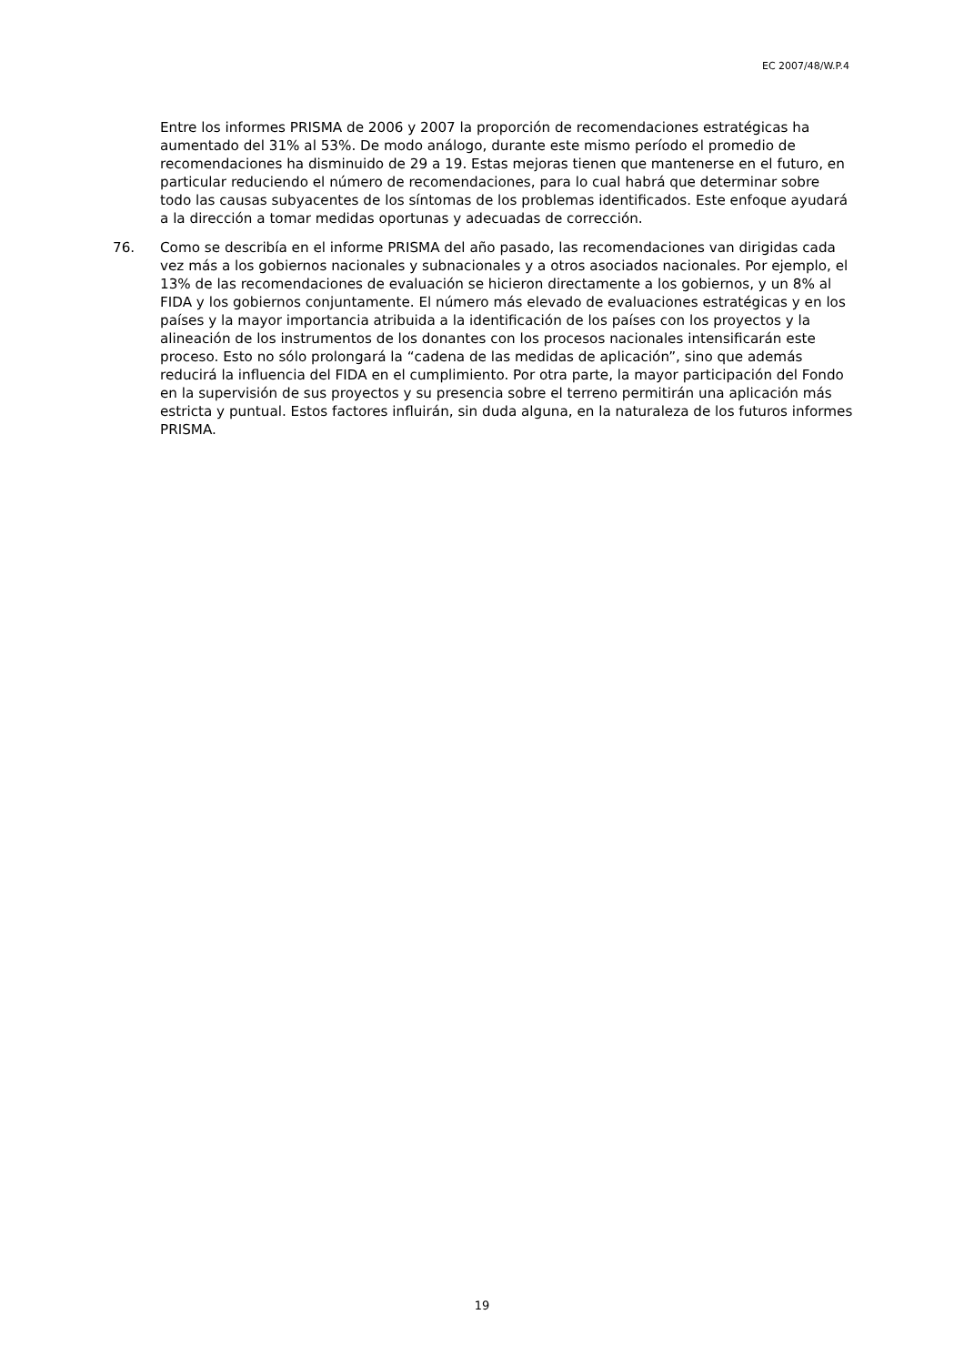EC 2007/48/W.P.4
Entre los informes PRISMA de 2006 y 2007 la proporción de recomendaciones estratégicas ha aumentado del 31% al 53%. De modo análogo, durante este mismo período el promedio de recomendaciones ha disminuido de 29 a 19. Estas mejoras tienen que mantenerse en el futuro, en particular reduciendo el número de recomendaciones, para lo cual habrá que determinar sobre todo las causas subyacentes de los síntomas de los problemas identificados. Este enfoque ayudará a la dirección a tomar medidas oportunas y adecuadas de corrección.
76. Como se describía en el informe PRISMA del año pasado, las recomendaciones van dirigidas cada vez más a los gobiernos nacionales y subnacionales y a otros asociados nacionales. Por ejemplo, el 13% de las recomendaciones de evaluación se hicieron directamente a los gobiernos, y un 8% al FIDA y los gobiernos conjuntamente. El número más elevado de evaluaciones estratégicas y en los países y la mayor importancia atribuida a la identificación de los países con los proyectos y la alineación de los instrumentos de los donantes con los procesos nacionales intensificarán este proceso. Esto no sólo prolongará la “cadena de las medidas de aplicación”, sino que además reducirá la influencia del FIDA en el cumplimiento. Por otra parte, la mayor participación del Fondo en la supervisión de sus proyectos y su presencia sobre el terreno permitirán una aplicación más estricta y puntual. Estos factores influirán, sin duda alguna, en la naturaleza de los futuros informes PRISMA.
19